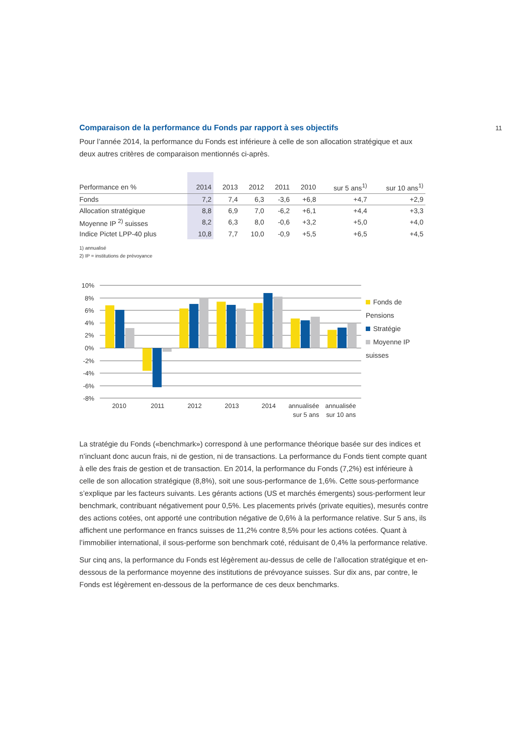11
Comparaison de la performance du Fonds par rapport à ses objectifs
Pour l’année 2014, la performance du Fonds est inférieure à celle de son allocation stratégique et aux deux autres critères de comparaison mentionnés ci-après.
| Performance en % | 2014 | 2013 | 2012 | 2011 | 2010 | sur 5 ans<sup>1)</sup> | sur 10 ans<sup>1)</sup> |
| --- | --- | --- | --- | --- | --- | --- | --- |
| Fonds | 7,2 | 7,4 | 6,3 | -3,6 | +6,8 | +4,7 | +2,9 |
| Allocation stratégique | 8,8 | 6,9 | 7,0 | -6,2 | +6,1 | +4,4 | +3,3 |
| Moyenne IP <sup>2)</sup> suisses | 8,2 | 6,3 | 8,0 | -0,6 | +3,2 | +5,0 | +4,0 |
| Indice Pictet LPP-40 plus | 10,8 | 7,7 | 10,0 | -0,9 | +5,5 | +6,5 | +4,5 |
1) annualisé
2) IP = institutions de prévoyance
10%
8%
6%
4%
2%
0%
-2%
-4%
-6%
-8%
2010
2011
2012
2013
2014
annualisée
sur 5 ans
annualisée
sur 10 ans
Fonds de Pensions
Stratégie
Moyenne IP suisses
La stratégie du Fonds («benchmark») correspond à une performance théorique basée sur des indices et n’incluant donc aucun frais, ni de gestion, ni de transactions. La performance du Fonds tient compte quant à elle des frais de gestion et de transaction. En 2014, la performance du Fonds (7,2%) est inférieure à celle de son allocation stratégique (8,8%), soit une sous-performance de 1,6%. Cette sous-performance s’explique par les facteurs suivants. Les gérants actions (US et marchés émergents) sous-performent leur benchmark, contribuant négativement pour 0,5%. Les placements privés (private equities), mesurés contre des actions cotées, ont apporté une contribution négative de 0,6% à la performance relative. Sur 5 ans, ils affichent une performance en francs suisses de 11,2% contre 8,5% pour les actions cotées. Quant à l’immobilier international, il sous-performe son benchmark coté, réduisant de 0,4% la performance relative.
Sur cinq ans, la performance du Fonds est légèrement au-dessus de celle de l’allocation stratégique et en-dessous de la performance moyenne des institutions de prévoyance suisses. Sur dix ans, par contre, le Fonds est légèrement en-dessous de la performance de ces deux benchmarks.